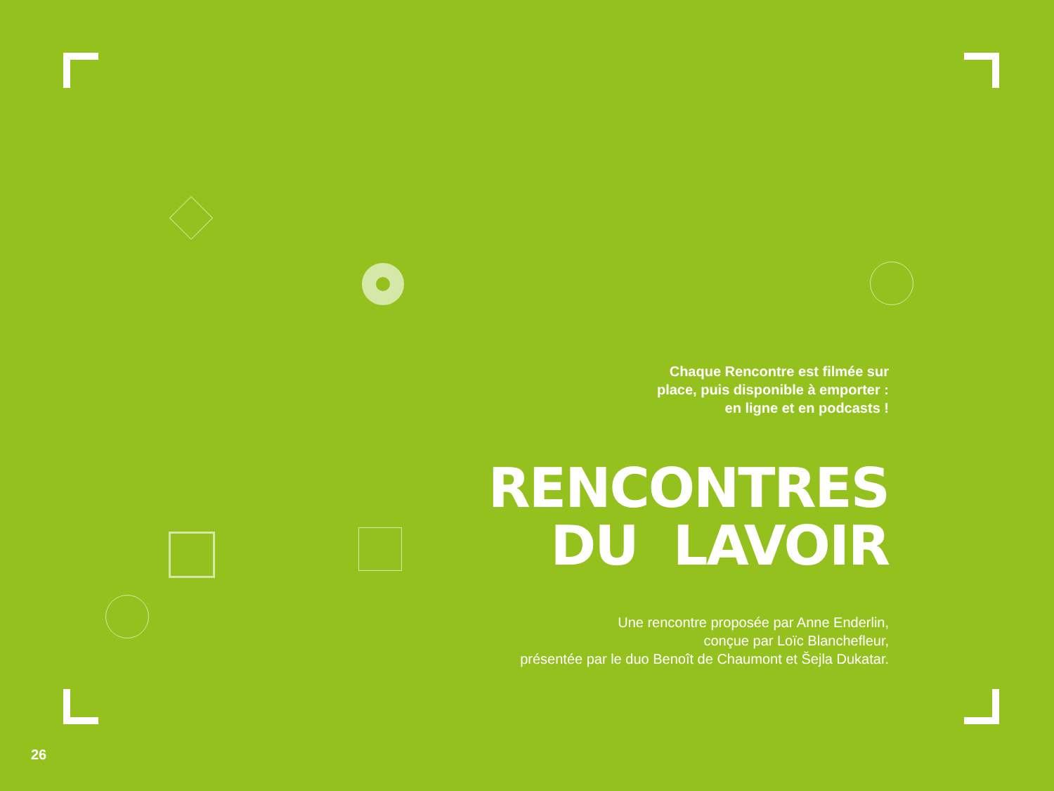Chaque Rencontre est filmée sur
place, puis disponible à emporter :
en ligne et en podcasts !
RENCONTRES
DU LAVOIR
Une rencontre proposée par Anne Enderlin,
conçue par Loïc Blanchefleur,
présentée par le duo Benoît de Chaumont et Šejla Dukatar.
26